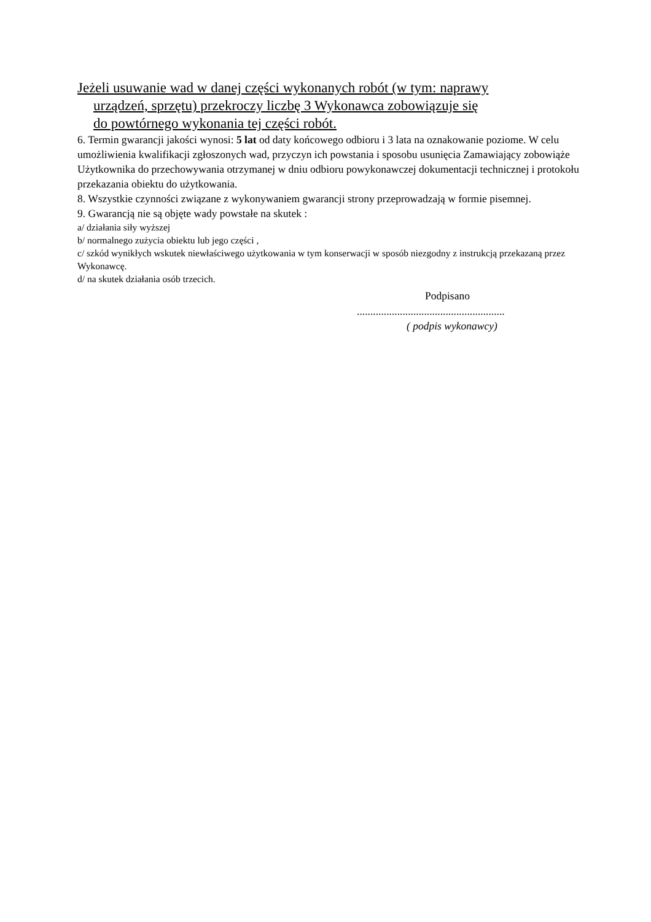Jeżeli usuwanie wad w danej części wykonanych robót (w tym: naprawy
urządzeń, sprzętu) przekroczy liczbę 3 Wykonawca zobowiązuje się
do powtórnego wykonania tej części robót.
6. Termin gwarancji jakości wynosi: 5 lat od daty końcowego odbioru i 3 lata na oznakowanie poziome. W celu umożliwienia kwalifikacji zgłoszonych wad, przyczyn ich powstania i sposobu usunięcia Zamawiający zobowiąże Użytkownika do przechowywania otrzymanej w dniu odbioru powykonawczej dokumentacji technicznej i protokołu przekazania obiektu do użytkowania.
8. Wszystkie czynności związane z wykonywaniem gwarancji strony przeprowadzają w formie pisemnej.
9. Gwarancją nie są objęte wady powstałe na skutek :
a/ działania siły wyższej
b/ normalnego zużycia obiektu lub jego części ,
c/ szkód wynikłych wskutek niewłaściwego użytkowania w tym konserwacji w sposób niezgodny z instrukcją przekazaną przez Wykonawcę.
d/ na skutek działania osób trzecich.
Podpisano
.......................................................
( podpis wykonawcy)